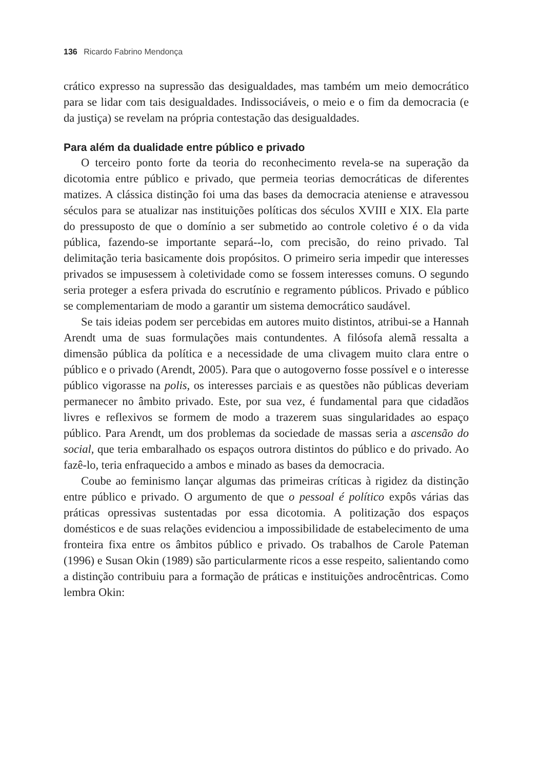136 Ricardo Fabrino Mendonça
crático expresso na supressão das desigualdades, mas também um meio democrático para se lidar com tais desigualdades. Indissociáveis, o meio e o fim da democracia (e da justiça) se revelam na própria contestação das desigualdades.
Para além da dualidade entre público e privado
O terceiro ponto forte da teoria do reconhecimento revela-se na superação da dicotomia entre público e privado, que permeia teorias democráticas de diferentes matizes. A clássica distinção foi uma das bases da democracia ateniense e atravessou séculos para se atualizar nas instituições políticas dos séculos XVIII e XIX. Ela parte do pressuposto de que o domínio a ser submetido ao controle coletivo é o da vida pública, fazendo-se importante separá--lo, com precisão, do reino privado. Tal delimitação teria basicamente dois propósitos. O primeiro seria impedir que interesses privados se impusessem à coletividade como se fossem interesses comuns. O segundo seria proteger a esfera privada do escrutínio e regramento públicos. Privado e público se complementariam de modo a garantir um sistema democrático saudável.
Se tais ideias podem ser percebidas em autores muito distintos, atribui-se a Hannah Arendt uma de suas formulações mais contundentes. A filósofa alemã ressalta a dimensão pública da política e a necessidade de uma clivagem muito clara entre o público e o privado (Arendt, 2005). Para que o autogoverno fosse possível e o interesse público vigorasse na polis, os interesses parciais e as questões não públicas deveriam permanecer no âmbito privado. Este, por sua vez, é fundamental para que cidadãos livres e reflexivos se formem de modo a trazerem suas singularidades ao espaço público. Para Arendt, um dos problemas da sociedade de massas seria a ascensão do social, que teria embaralhado os espaços outrora distintos do público e do privado. Ao fazê-lo, teria enfraquecido a ambos e minado as bases da democracia.
Coube ao feminismo lançar algumas das primeiras críticas à rigidez da distinção entre público e privado. O argumento de que o pessoal é político expôs várias das práticas opressivas sustentadas por essa dicotomia. A politização dos espaços domésticos e de suas relações evidenciou a impossibilidade de estabelecimento de uma fronteira fixa entre os âmbitos público e privado. Os trabalhos de Carole Pateman (1996) e Susan Okin (1989) são particularmente ricos a esse respeito, salientando como a distinção contribuiu para a formação de práticas e instituições androcêntricas. Como lembra Okin: